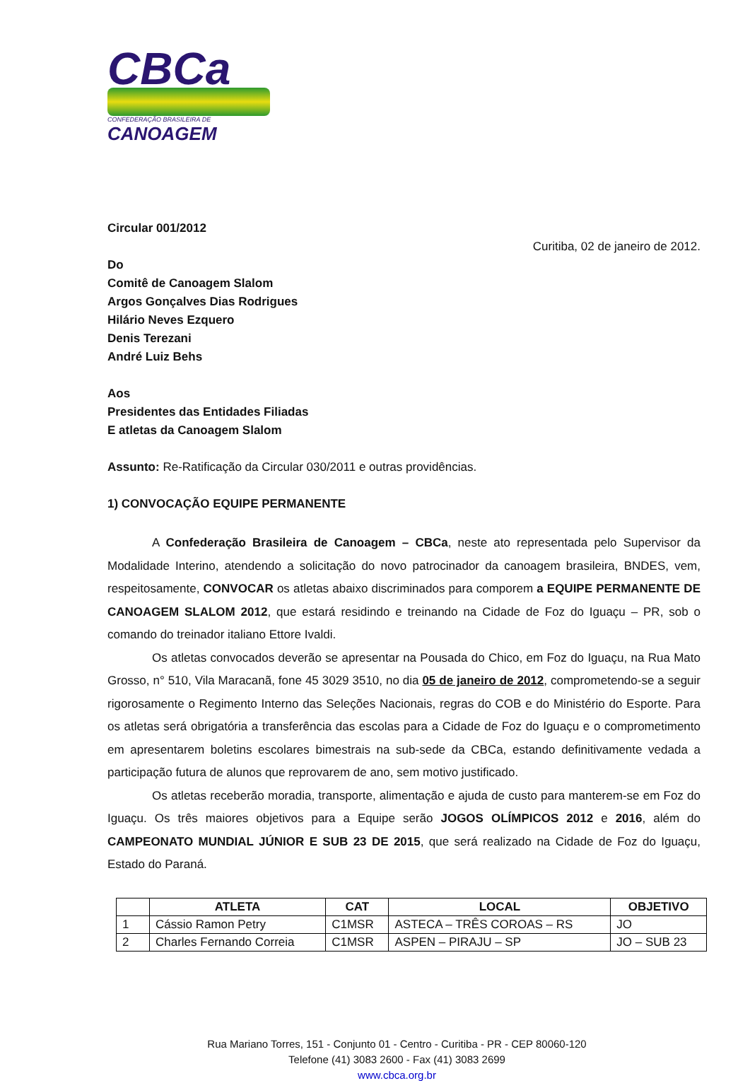CBCa
CONFEDERAÇÃO BRASILEIRA DE
CANOAGEM
Circular 001/2012
Curitiba, 02 de janeiro de 2012.
Do
Comitê de Canoagem Slalom
Argos Gonçalves Dias Rodrigues
Hilário Neves Ezquero
Denis Terezani
André Luiz Behs
Aos
Presidentes das Entidades Filiadas
E atletas da Canoagem Slalom
Assunto: Re-Ratificação da Circular 030/2011 e outras providências.
1) CONVOCAÇÃO EQUIPE PERMANENTE
A Confederação Brasileira de Canoagem – CBCa, neste ato representada pelo Supervisor da Modalidade Interino, atendendo a solicitação do novo patrocinador da canoagem brasileira, BNDES, vem, respeitosamente, CONVOCAR os atletas abaixo discriminados para comporem a EQUIPE PERMANENTE DE CANOAGEM SLALOM 2012, que estará residindo e treinando na Cidade de Foz do Iguaçu – PR, sob o comando do treinador italiano Ettore Ivaldi.
Os atletas convocados deverão se apresentar na Pousada do Chico, em Foz do Iguaçu, na Rua Mato Grosso, n° 510, Vila Maracanã, fone 45 3029 3510, no dia 05 de janeiro de 2012, comprometendo-se a seguir rigorosamente o Regimento Interno das Seleções Nacionais, regras do COB e do Ministério do Esporte. Para os atletas será obrigatória a transferência das escolas para a Cidade de Foz do Iguaçu e o comprometimento em apresentarem boletins escolares bimestrais na sub-sede da CBCa, estando definitivamente vedada a participação futura de alunos que reprovarem de ano, sem motivo justificado.
Os atletas receberão moradia, transporte, alimentação e ajuda de custo para manterem-se em Foz do Iguaçu. Os três maiores objetivos para a Equipe serão JOGOS OLÍMPICOS 2012 e 2016, além do CAMPEONATO MUNDIAL JÚNIOR E SUB 23 DE 2015, que será realizado na Cidade de Foz do Iguaçu, Estado do Paraná.
| | ATLETA | CAT | LOCAL | OBJETIVO |
| --- | --- | --- | --- | --- |
| 1 | Cássio Ramon Petry | C1MSR | ASTECA – TRÊS COROAS – RS | JO |
| 2 | Charles Fernando Correia | C1MSR | ASPEN – PIRAJU – SP | JO – SUB 23 |
Rua Mariano Torres, 151 - Conjunto 01 - Centro - Curitiba - PR - CEP 80060-120
Telefone (41) 3083 2600 - Fax (41) 3083 2699
www.cbca.org.br